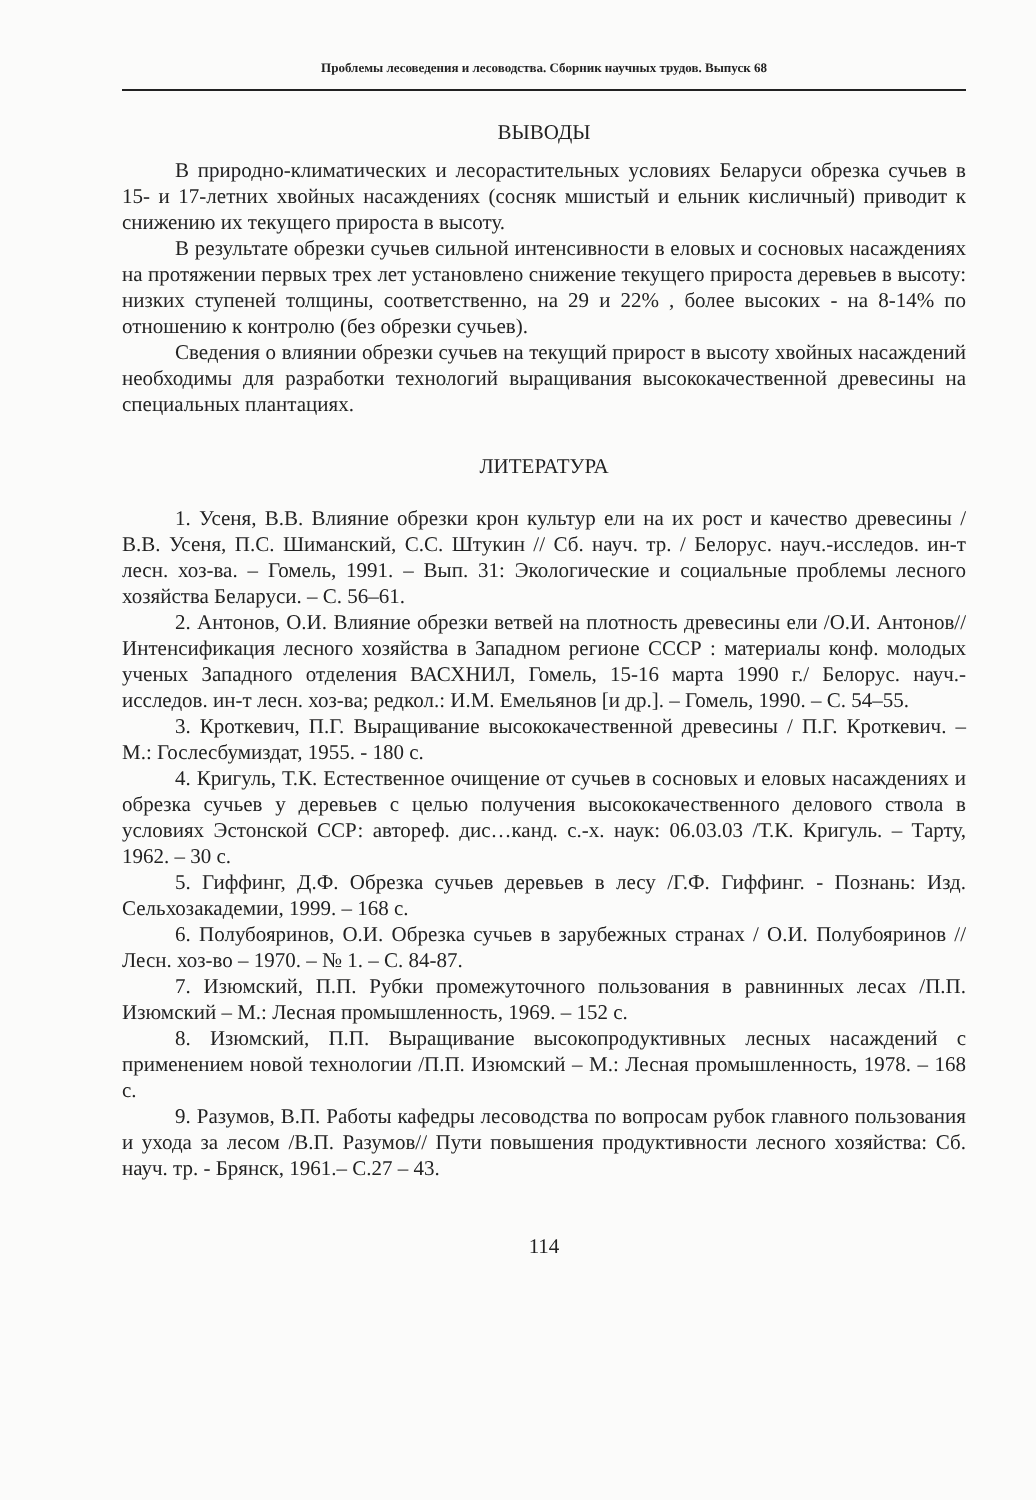Проблемы лесоведения и лесоводства. Сборник научных трудов. Выпуск 68
ВЫВОДЫ
В природно-климатических и лесорастительных условиях Беларуси обрезка сучьев в 15- и 17-летних хвойных насаждениях (сосняк мшистый и ельник кисличный) приводит к снижению их текущего прироста в высоту.
В результате обрезки сучьев сильной интенсивности в еловых и сосновых насаждениях на протяжении первых трех лет установлено снижение текущего прироста деревьев в высоту: низких ступеней толщины, соответственно, на 29 и 22% , более высоких - на 8-14% по отношению к контролю (без обрезки сучьев).
Сведения о влиянии обрезки сучьев на текущий прирост в высоту хвойных насаждений необходимы для разработки технологий выращивания высококачественной древесины на специальных плантациях.
ЛИТЕРАТУРА
1. Усеня, В.В. Влияние обрезки крон культур ели на их рост и качество древесины / В.В. Усеня, П.С. Шиманский, С.С. Штукин // Сб. науч. тр. / Белорус. науч.-исследов. ин-т лесн. хоз-ва. – Гомель, 1991. – Вып. 31: Экологические и социальные проблемы лесного хозяйства Беларуси. – С. 56–61.
2. Антонов, О.И. Влияние обрезки ветвей на плотность древесины ели /О.И. Антонов// Интенсификация лесного хозяйства в Западном регионе СССР : материалы конф. молодых ученых Западного отделения ВАСХНИЛ, Гомель, 15-16 марта 1990 г./ Белорус. науч.-исследов. ин-т лесн. хоз-ва; редкол.: И.М. Емельянов [и др.]. – Гомель, 1990. – С. 54–55.
3. Кроткевич, П.Г. Выращивание высококачественной древесины / П.Г. Кроткевич. – М.: Гослесбумиздат, 1955. - 180 с.
4. Кригуль, Т.К. Естественное очищение от сучьев в сосновых и еловых насаждениях и обрезка сучьев у деревьев с целью получения высококачественного делового ствола в условиях Эстонской ССР: автореф. дис…канд. с.-х. наук: 06.03.03 /Т.К. Кригуль. – Тарту, 1962. – 30 с.
5. Гиффинг, Д.Ф. Обрезка сучьев деревьев в лесу /Г.Ф. Гиффинг. - Познань: Изд. Сельхозакадемии, 1999. – 168 с.
6. Полубояринов, О.И. Обрезка сучьев в зарубежных странах / О.И. Полубояринов // Лесн. хоз-во – 1970. – № 1. – С. 84-87.
7. Изюмский, П.П. Рубки промежуточного пользования в равнинных лесах /П.П. Изюмский – М.: Лесная промышленность, 1969. – 152 с.
8. Изюмский, П.П. Выращивание высокопродуктивных лесных насаждений с применением новой технологии /П.П. Изюмский – М.: Лесная промышленность, 1978. – 168 с.
9. Разумов, В.П. Работы кафедры лесоводства по вопросам рубок главного пользования и ухода за лесом /В.П. Разумов// Пути повышения продуктивности лесного хозяйства: Сб. науч. тр. - Брянск, 1961.– С.27 – 43.
114